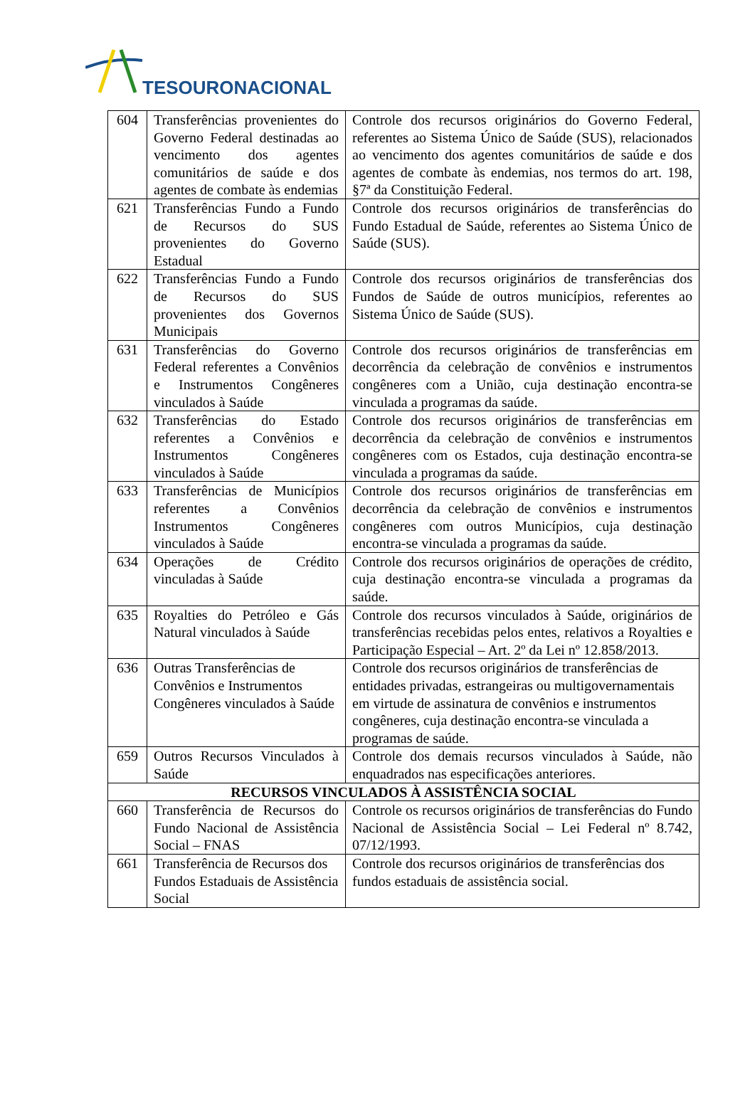TESOURONACIONAL
| 604 | Transferências provenientes do Governo Federal destinadas ao vencimento dos agentes comunitários de saúde e dos agentes de combate às endemias | Controle dos recursos originários do Governo Federal, referentes ao Sistema Único de Saúde (SUS), relacionados ao vencimento dos agentes comunitários de saúde e dos agentes de combate às endemias, nos termos do art. 198, §7ª da Constituição Federal. |
| 621 | Transferências Fundo a Fundo de Recursos do SUS provenientes do Governo Estadual | Controle dos recursos originários de transferências do Fundo Estadual de Saúde, referentes ao Sistema Único de Saúde (SUS). |
| 622 | Transferências Fundo a Fundo de Recursos do SUS provenientes dos Governos Municipais | Controle dos recursos originários de transferências dos Fundos de Saúde de outros municípios, referentes ao Sistema Único de Saúde (SUS). |
| 631 | Transferências do Governo Federal referentes a Convênios e Instrumentos Congêneres vinculados à Saúde | Controle dos recursos originários de transferências em decorrência da celebração de convênios e instrumentos congêneres com a União, cuja destinação encontra-se vinculada a programas da saúde. |
| 632 | Transferências do Estado referentes a Convênios e Instrumentos Congêneres vinculados à Saúde | Controle dos recursos originários de transferências em decorrência da celebração de convênios e instrumentos congêneres com os Estados, cuja destinação encontra-se vinculada a programas da saúde. |
| 633 | Transferências de Municípios referentes a Convênios Instrumentos Congêneres vinculados à Saúde | Controle dos recursos originários de transferências em decorrência da celebração de convênios e instrumentos congêneres com outros Municípios, cuja destinação encontra-se vinculada a programas da saúde. |
| 634 | Operações de Crédito vinculadas à Saúde | Controle dos recursos originários de operações de crédito, cuja destinação encontra-se vinculada a programas da saúde. |
| 635 | Royalties do Petróleo e Gás Natural vinculados à Saúde | Controle dos recursos vinculados à Saúde, originários de transferências recebidas pelos entes, relativos a Royalties e Participação Especial – Art. 2º da Lei nº 12.858/2013. |
| 636 | Outras Transferências de Convênios e Instrumentos Congêneres vinculados à Saúde | Controle dos recursos originários de transferências de entidades privadas, estrangeiras ou multigovernamentais em virtude de assinatura de convênios e instrumentos congêneres, cuja destinação encontra-se vinculada a programas de saúde. |
| 659 | Outros Recursos Vinculados à Saúde | Controle dos demais recursos vinculados à Saúde, não enquadrados nas especificações anteriores. |
| RECURSOS VINCULADOS À ASSISTÊNCIA SOCIAL | | |
| 660 | Transferência de Recursos do Fundo Nacional de Assistência Social – FNAS | Controle os recursos originários de transferências do Fundo Nacional de Assistência Social – Lei Federal nº 8.742, 07/12/1993. |
| 661 | Transferência de Recursos dos Fundos Estaduais de Assistência Social | Controle dos recursos originários de transferências dos fundos estaduais de assistência social. |